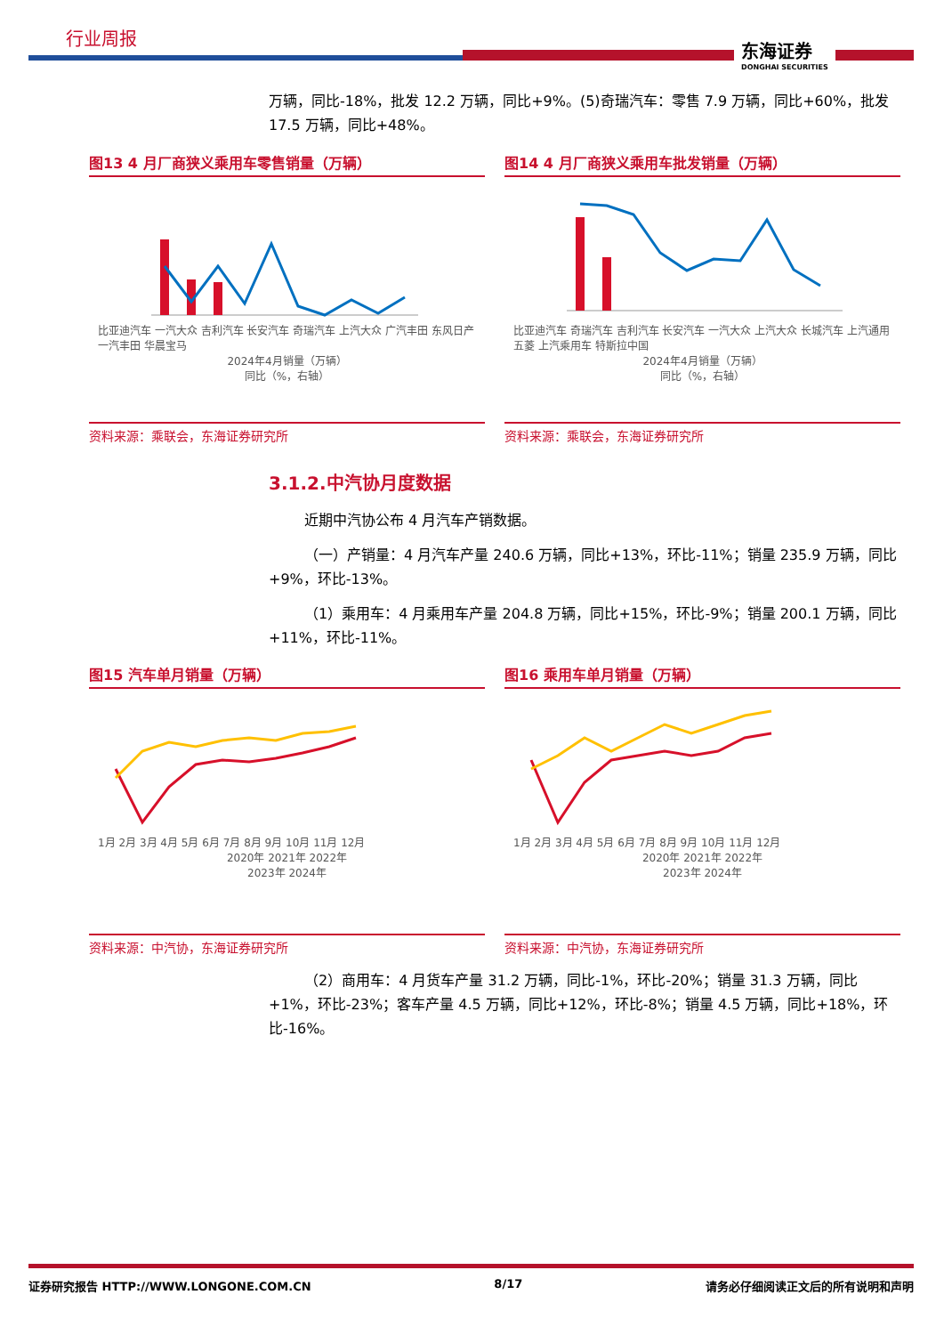行业周报
东海证券
DONGHAI SECURITIES
万辆，同比-18%，批发 12.2 万辆，同比+9%。(5)奇瑞汽车：零售 7.9 万辆，同比+60%，批发 17.5 万辆，同比+48%。
图13 4 月厂商狭义乘用车零售销量（万辆）
比亚迪汽车 一汽大众 吉利汽车 长安汽车 奇瑞汽车 上汽大众 广汽丰田 东风日产 一汽丰田 华晨宝马
2024年4月销量（万辆）
同比（%，右轴）
资料来源：乘联会，东海证券研究所
图14 4 月厂商狭义乘用车批发销量（万辆）
比亚迪汽车 奇瑞汽车 吉利汽车 长安汽车 一汽大众 上汽大众 长城汽车 上汽通用五菱 上汽乘用车 特斯拉中国
2024年4月销量（万辆）
同比（%，右轴）
资料来源：乘联会，东海证券研究所
3.1.2.中汽协月度数据
近期中汽协公布 4 月汽车产销数据。
（一）产销量：4 月汽车产量 240.6 万辆，同比+13%，环比-11%；销量 235.9 万辆，同比+9%，环比-13%。
（1）乘用车：4 月乘用车产量 204.8 万辆，同比+15%，环比-9%；销量 200.1 万辆，同比+11%，环比-11%。
图15 汽车单月销量（万辆）
1月 2月 3月 4月 5月 6月 7月 8月 9月 10月 11月 12月
2020年 2021年 2022年
2023年 2024年
资料来源：中汽协，东海证券研究所
图16 乘用车单月销量（万辆）
1月 2月 3月 4月 5月 6月 7月 8月 9月 10月 11月 12月
2020年 2021年 2022年
2023年 2024年
资料来源：中汽协，东海证券研究所
（2）商用车：4 月货车产量 31.2 万辆，同比-1%，环比-20%；销量 31.3 万辆，同比+1%，环比-23%；客车产量 4.5 万辆，同比+12%，环比-8%；销量 4.5 万辆，同比+18%，环比-16%。
证券研究报告 HTTP://WWW.LONGONE.COM.CN 8/17 请务必仔细阅读正文后的所有说明和声明